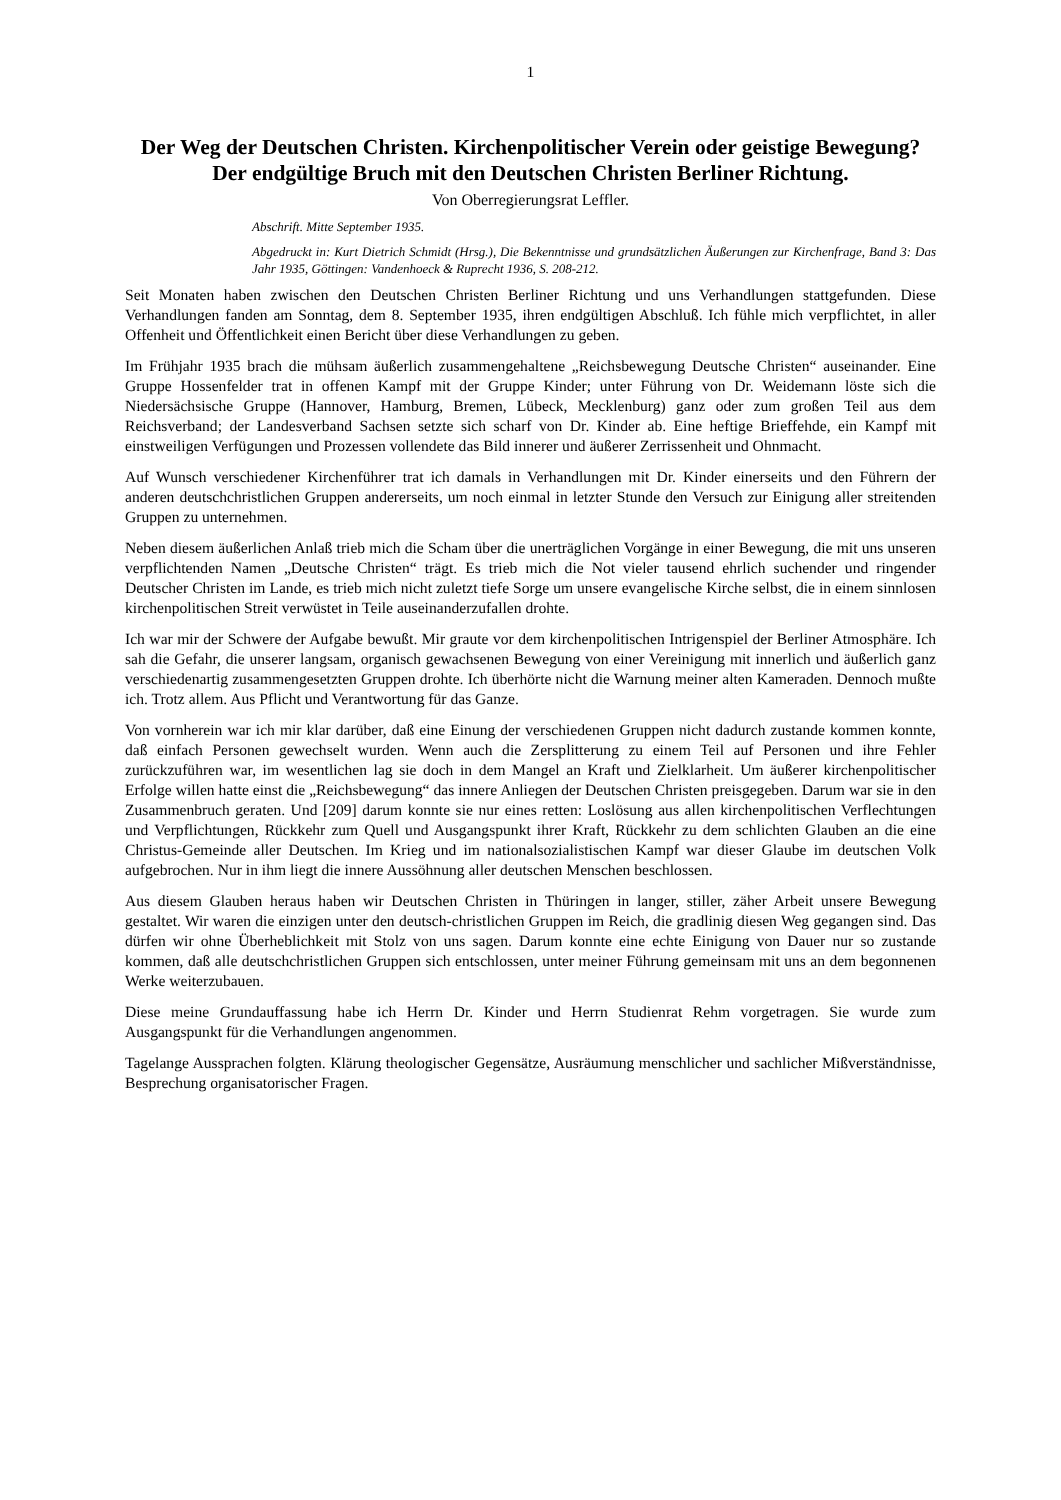1
Der Weg der Deutschen Christen. Kirchenpolitischer Verein oder geistige Bewegung? Der endgültige Bruch mit den Deutschen Christen Berliner Richtung.
Von Oberregierungsrat Leffler.
Abschrift. Mitte September 1935.
Abgedruckt in: Kurt Dietrich Schmidt (Hrsg.), Die Bekenntnisse und grundsätzlichen Äußerungen zur Kirchenfrage, Band 3: Das Jahr 1935, Göttingen: Vandenhoeck & Ruprecht 1936, S. 208-212.
Seit Monaten haben zwischen den Deutschen Christen Berliner Richtung und uns Verhandlungen stattgefunden. Diese Verhandlungen fanden am Sonntag, dem 8. September 1935, ihren endgültigen Abschluß. Ich fühle mich verpflichtet, in aller Offenheit und Öffentlichkeit einen Bericht über diese Verhandlungen zu geben.
Im Frühjahr 1935 brach die mühsam äußerlich zusammengehaltene „Reichsbewegung Deutsche Christen“ auseinander. Eine Gruppe Hossenfelder trat in offenen Kampf mit der Gruppe Kinder; unter Führung von Dr. Weidemann löste sich die Niedersächsische Gruppe (Hannover, Hamburg, Bremen, Lübeck, Mecklenburg) ganz oder zum großen Teil aus dem Reichsverband; der Landesverband Sachsen setzte sich scharf von Dr. Kinder ab. Eine heftige Brieffehde, ein Kampf mit einstweiligen Verfügungen und Prozessen vollendete das Bild innerer und äußerer Zerrissenheit und Ohnmacht.
Auf Wunsch verschiedener Kirchenführer trat ich damals in Verhandlungen mit Dr. Kinder einerseits und den Führern der anderen deutschchristlichen Gruppen andererseits, um noch einmal in letzter Stunde den Versuch zur Einigung aller streitenden Gruppen zu unternehmen.
Neben diesem äußerlichen Anlaß trieb mich die Scham über die unerträglichen Vorgänge in einer Bewegung, die mit uns unseren verpflichtenden Namen „Deutsche Christen“ trägt. Es trieb mich die Not vieler tausend ehrlich suchender und ringender Deutscher Christen im Lande, es trieb mich nicht zuletzt tiefe Sorge um unsere evangelische Kirche selbst, die in einem sinnlosen kirchenpolitischen Streit verwüstet in Teile auseinanderzufallen drohte.
Ich war mir der Schwere der Aufgabe bewußt. Mir graute vor dem kirchenpolitischen Intrigenspiel der Berliner Atmosphäre. Ich sah die Gefahr, die unserer langsam, organisch gewachsenen Bewegung von einer Vereinigung mit innerlich und äußerlich ganz verschiedenartig zusammengesetzten Gruppen drohte. Ich überhörte nicht die Warnung meiner alten Kameraden. Dennoch mußte ich. Trotz allem. Aus Pflicht und Verantwortung für das Ganze.
Von vornherein war ich mir klar darüber, daß eine Einung der verschiedenen Gruppen nicht dadurch zustande kommen konnte, daß einfach Personen gewechselt wurden. Wenn auch die Zersplitterung zu einem Teil auf Personen und ihre Fehler zurückzuführen war, im wesentlichen lag sie doch in dem Mangel an Kraft und Zielklarheit. Um äußerer kirchenpolitischer Erfolge willen hatte einst die „Reichsbewegung“ das innere Anliegen der Deutschen Christen preisgegeben. Darum war sie in den Zusammenbruch geraten. Und [209] darum konnte sie nur eines retten: Loslösung aus allen kirchenpolitischen Verflechtungen und Verpflichtungen, Rückkehr zum Quell und Ausgangspunkt ihrer Kraft, Rückkehr zu dem schlichten Glauben an die eine Christus-Gemeinde aller Deutschen. Im Krieg und im nationalsozialistischen Kampf war dieser Glaube im deutschen Volk aufgebrochen. Nur in ihm liegt die innere Aussöhnung aller deutschen Menschen beschlossen.
Aus diesem Glauben heraus haben wir Deutschen Christen in Thüringen in langer, stiller, zäher Arbeit unsere Bewegung gestaltet. Wir waren die einzigen unter den deutsch-christlichen Gruppen im Reich, die gradlinig diesen Weg gegangen sind. Das dürfen wir ohne Überheblichkeit mit Stolz von uns sagen. Darum konnte eine echte Einigung von Dauer nur so zustande kommen, daß alle deutschchristlichen Gruppen sich entschlossen, unter meiner Führung gemeinsam mit uns an dem begonnenen Werke weiterzubauen.
Diese meine Grundauffassung habe ich Herrn Dr. Kinder und Herrn Studienrat Rehm vorgetragen. Sie wurde zum Ausgangspunkt für die Verhandlungen angenommen.
Tagelange Aussprachen folgten. Klärung theologischer Gegensätze, Ausräumung menschlicher und sachlicher Mißverständnisse, Besprechung organisatorischer Fragen.